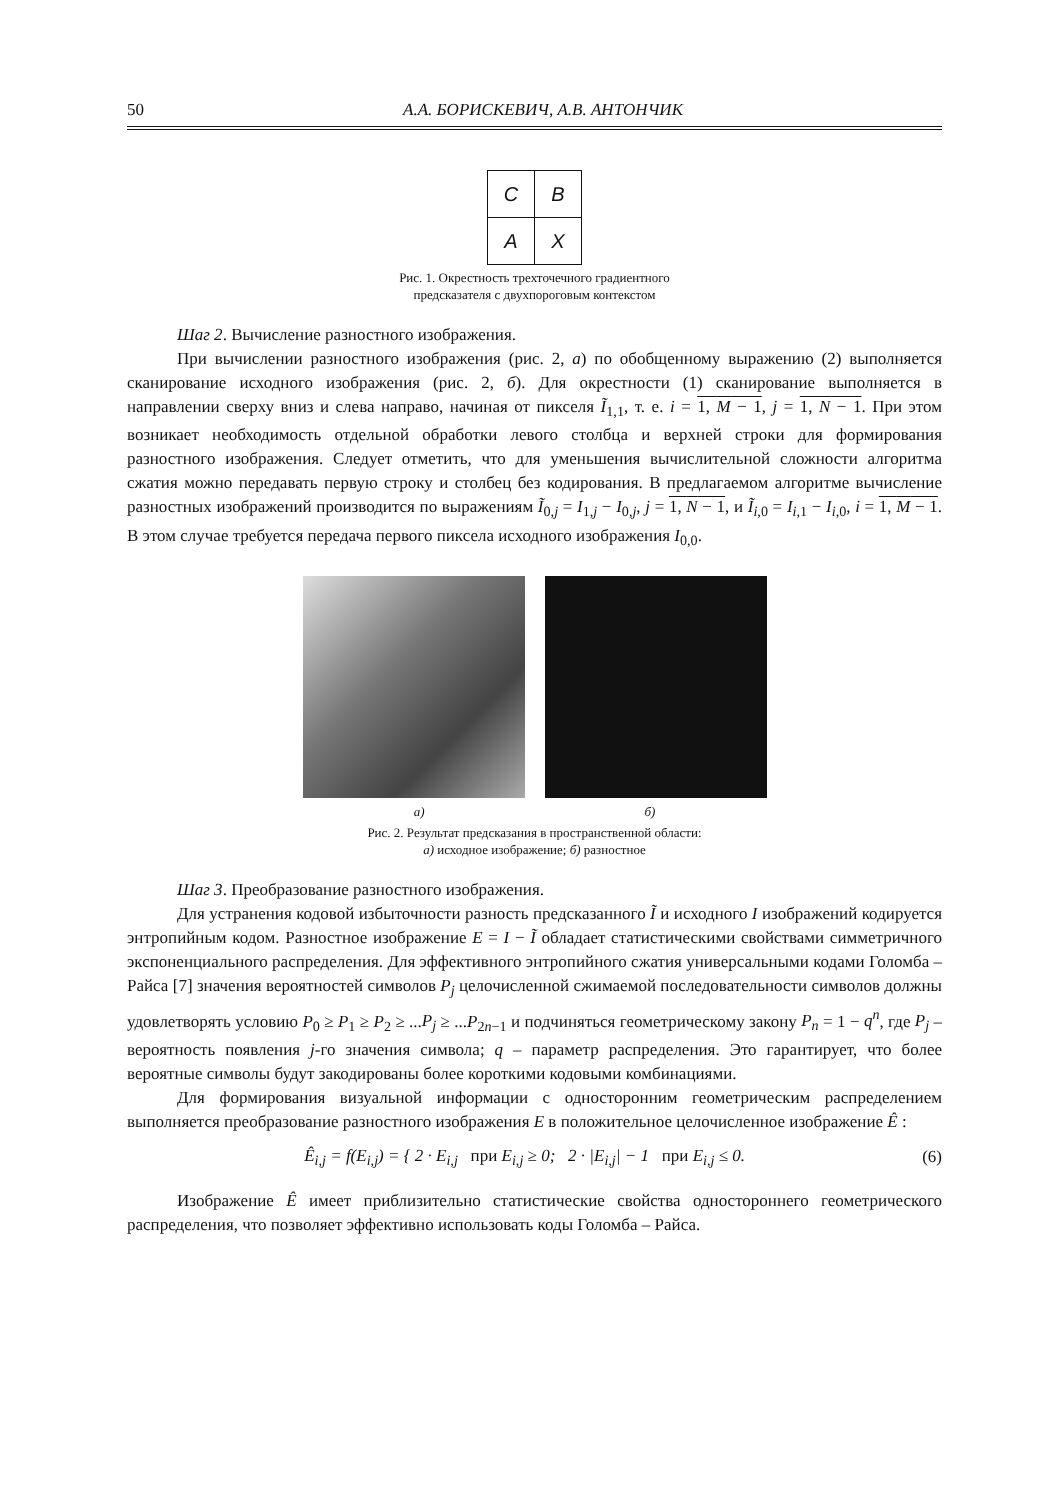50 А.А. БОРИСКЕВИЧ, А.В. АНТОНЧИК
| C | B |
| A | X |
Рис. 1. Окрестность трехточечного градиентного
предсказателя с двухпороговым контекстом
Шаг 2. Вычисление разностного изображения.
При вычислении разностного изображения (рис. 2, а) по обобщенному выражению (2) выполняется сканирование исходного изображения (рис. 2, б). Для окрестности (1) сканирование выполняется в направлении сверху вниз и слева направо, начиная от пикселя Ĩ<sub>1,1</sub>, т. е. i = 1, M − 1, j = 1, N − 1. При этом возникает необходимость отдельной обработки левого столбца и верхней строки для формирования разностного изображения. Следует отметить, что для уменьшения вычислительной сложности алгоритма сжатия можно передавать первую строку и столбец без кодирования. В предлагаемом алгоритме вычисление разностных изображений производится по выражениям Ĩ<sub>0,j</sub> = I<sub>1,j</sub> − I<sub>0,j</sub>, j = 1, N − 1, и Ĩ<sub>i,0</sub> = I<sub>i,1</sub> − I<sub>i,0</sub>, i = 1, M − 1. В этом случае требуется передача первого пиксела исходного изображения I<sub>0,0</sub>.
а) б)
Рис. 2. Результат предсказания в пространственной области:
а) исходное изображение; б) разностное
Шаг 3. Преобразование разностного изображения.
Для устранения кодовой избыточности разность предсказанного Ĩ и исходного I изображений кодируется энтропийным кодом. Разностное изображение E = I − Ĩ обладает статистическими свойствами симметричного экспоненциального распределения. Для эффективного энтропийного сжатия универсальными кодами Голомба – Райса [7] значения вероятностей символов P<sub>j</sub> целочисленной сжимаемой последовательности символов должны удовлетворять условию P<sub>0</sub> ≥ P<sub>1</sub> ≥ P<sub>2</sub> ≥ ...P<sub>j</sub> ≥ ...P<sub>2n−1</sub> и подчиняться геометрическому закону P<sub>n</sub> = 1 − q<sup>n</sup>, где P<sub>j</sub> – вероятность появления j-го значения символа; q – параметр распределения. Это гарантирует, что более вероятные символы будут закодированы более короткими кодовыми комбинациями.
Для формирования визуальной информации с односторонним геометрическим распределением выполняется преобразование разностного изображения E в положительное целочисленное изображение Ê :
Ê<sub>i,j</sub> = f(E<sub>i,j</sub>) = { 2 · E<sub>i,j</sub> при E<sub>i,j</sub> ≥ 0; 2 · |E<sub>i,j</sub>| − 1 при E<sub>i,j</sub> ≤ 0.
(6)
Изображение Ê имеет приблизительно статистические свойства одностороннего геометрического распределения, что позволяет эффективно использовать коды Голомба – Райса.